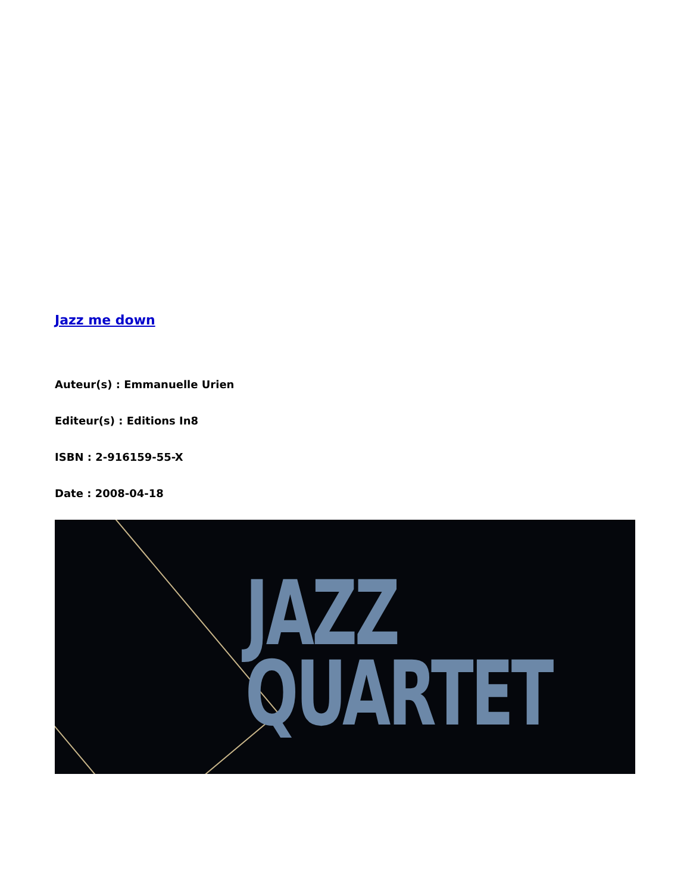Jazz me down
Auteur(s) : Emmanuelle Urien
Editeur(s) : Editions In8
ISBN : 2-916159-55-X
Date : 2008-04-18
JAZZ
QUARTET